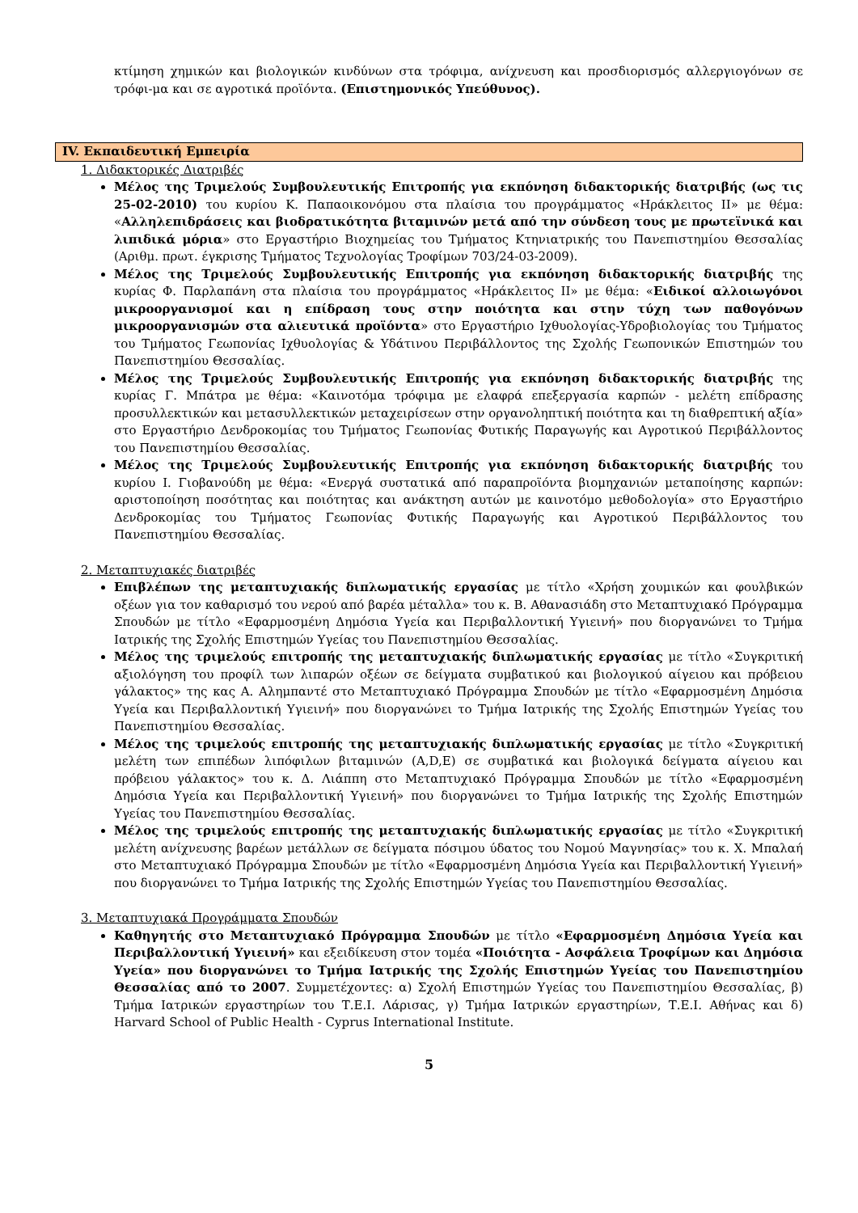κτίμηση χημικών και βιολογικών κινδύνων στα τρόφιμα, ανίχνευση και προσδιορισμός αλλεργιογόνων σε τρόφι-μα και σε αγροτικά προϊόντα. (Επιστημονικός Υπεύθυνος).
IV. Εκπαιδευτική Εμπειρία
1. Διδακτορικές Διατριβές
Μέλος της Τριμελούς Συμβουλευτικής Επιτροπής για εκπόνηση διδακτορικής διατριβής (ως τις 25-02-2010) του κυρίου Κ. Παπαοικονόμου στα πλαίσια του προγράμματος «Ηράκλειτος ΙΙ» με θέμα: «Αλληλεπιδράσεις και βιοδρατικότητα βιταμινών μετά από την σύνδεση τους με πρωτεϊνικά και λιπιδικά μόρια» στο Εργαστήριο Βιοχημείας του Τμήματος Κτηνιατρικής του Πανεπιστημίου Θεσσαλίας (Αριθμ. πρωτ. έγκρισης Τμήματος Τεχνολογίας Τροφίμων 703/24-03-2009).
Μέλος της Τριμελούς Συμβουλευτικής Επιτροπής για εκπόνηση διδακτορικής διατριβής της κυρίας Φ. Παρλαπάνη στα πλαίσια του προγράμματος «Ηράκλειτος ΙΙ» με θέμα: «Ειδικοί αλλοιωγόνοι μικροοργανισμοί και η επίδραση τους στην ποιότητα και στην τύχη των παθογόνων μικροοργανισμών στα αλιευτικά προϊόντα» στο Εργαστήριο Ιχθυολογίας-Υδροβιολογίας του Τμήματος του Τμήματος Γεωπονίας Ιχθυολογίας & Υδάτινου Περιβάλλοντος της Σχολής Γεωπονικών Επιστημών του Πανεπιστημίου Θεσσαλίας.
Μέλος της Τριμελούς Συμβουλευτικής Επιτροπής για εκπόνηση διδακτορικής διατριβής της κυρίας Γ. Μπάτρα με θέμα: «Καινοτόμα τρόφιμα με ελαφρά επεξεργασία καρπών - μελέτη επίδρασης προσυλλεκτικών και μετασυλλεκτικών μεταχειρίσεων στην οργανοληπτική ποιότητα και τη διαθρεπτική αξία» στο Εργαστήριο Δενδροκομίας του Τμήματος Γεωπονίας Φυτικής Παραγωγής και Αγροτικού Περιβάλλοντος του Πανεπιστημίου Θεσσαλίας.
Μέλος της Τριμελούς Συμβουλευτικής Επιτροπής για εκπόνηση διδακτορικής διατριβής του κυρίου Ι. Γιοβανούδη με θέμα: «Ενεργά συστατικά από παραπροϊόντα βιομηχανιών μεταποίησης καρπών: αριστοποίηση ποσότητας και ποιότητας και ανάκτηση αυτών με καινοτόμο μεθοδολογία» στο Εργαστήριο Δενδροκομίας του Τμήματος Γεωπονίας Φυτικής Παραγωγής και Αγροτικού Περιβάλλοντος του Πανεπιστημίου Θεσσαλίας.
2. Μεταπτυχιακές διατριβές
Επιβλέπων της μεταπτυχιακής διπλωματικής εργασίας με τίτλο «Χρήση χουμικών και φουλβικών οξέων για τον καθαρισμό του νερού από βαρέα μέταλλα» του κ. Β. Αθανασιάδη στο Μεταπτυχιακό Πρόγραμμα Σπουδών με τίτλο «Εφαρμοσμένη Δημόσια Υγεία και Περιβαλλοντική Υγιεινή» που διοργανώνει το Τμήμα Ιατρικής της Σχολής Επιστημών Υγείας του Πανεπιστημίου Θεσσαλίας.
Μέλος της τριμελούς επιτροπής της μεταπτυχιακής διπλωματικής εργασίας με τίτλο «Συγκριτική αξιολόγηση του προφίλ των λιπαρών οξέων σε δείγματα συμβατικού και βιολογικού αίγειου και πρόβειου γάλακτος» της κας Α. Αλημπαντέ στο Μεταπτυχιακό Πρόγραμμα Σπουδών με τίτλο «Εφαρμοσμένη Δημόσια Υγεία και Περιβαλλοντική Υγιεινή» που διοργανώνει το Τμήμα Ιατρικής της Σχολής Επιστημών Υγείας του Πανεπιστημίου Θεσσαλίας.
Μέλος της τριμελούς επιτροπής της μεταπτυχιακής διπλωματικής εργασίας με τίτλο «Συγκριτική μελέτη των επιπέδων λιπόφιλων βιταμινών (A,D,E) σε συμβατικά και βιολογικά δείγματα αίγειου και πρόβειου γάλακτος» του κ. Δ. Λιάππη στο Μεταπτυχιακό Πρόγραμμα Σπουδών με τίτλο «Εφαρμοσμένη Δημόσια Υγεία και Περιβαλλοντική Υγιεινή» που διοργανώνει το Τμήμα Ιατρικής της Σχολής Επιστημών Υγείας του Πανεπιστημίου Θεσσαλίας.
Μέλος της τριμελούς επιτροπής της μεταπτυχιακής διπλωματικής εργασίας με τίτλο «Συγκριτική μελέτη ανίχνευσης βαρέων μετάλλων σε δείγματα πόσιμου ύδατος του Νομού Μαγνησίας» του κ. Χ. Μπαλαή στο Μεταπτυχιακό Πρόγραμμα Σπουδών με τίτλο «Εφαρμοσμένη Δημόσια Υγεία και Περιβαλλοντική Υγιεινή» που διοργανώνει το Τμήμα Ιατρικής της Σχολής Επιστημών Υγείας του Πανεπιστημίου Θεσσαλίας.
3. Μεταπτυχιακά Προγράμματα Σπουδών
Καθηγητής στο Μεταπτυχιακό Πρόγραμμα Σπουδών με τίτλο «Εφαρμοσμένη Δημόσια Υγεία και Περιβαλλοντική Υγιεινή» και εξειδίκευση στον τομέα «Ποιότητα - Ασφάλεια Τροφίμων και Δημόσια Υγεία» που διοργανώνει το Τμήμα Ιατρικής της Σχολής Επιστημών Υγείας του Πανεπιστημίου Θεσσαλίας από το 2007. Συμμετέχοντες: α) Σχολή Επιστημών Υγείας του Πανεπιστημίου Θεσσαλίας, β) Τμήμα Ιατρικών εργαστηρίων του Τ.Ε.Ι. Λάρισας, γ) Τμήμα Ιατρικών εργαστηρίων, Τ.Ε.Ι. Αθήνας και δ) Harvard School of Public Health - Cyprus International Institute.
5